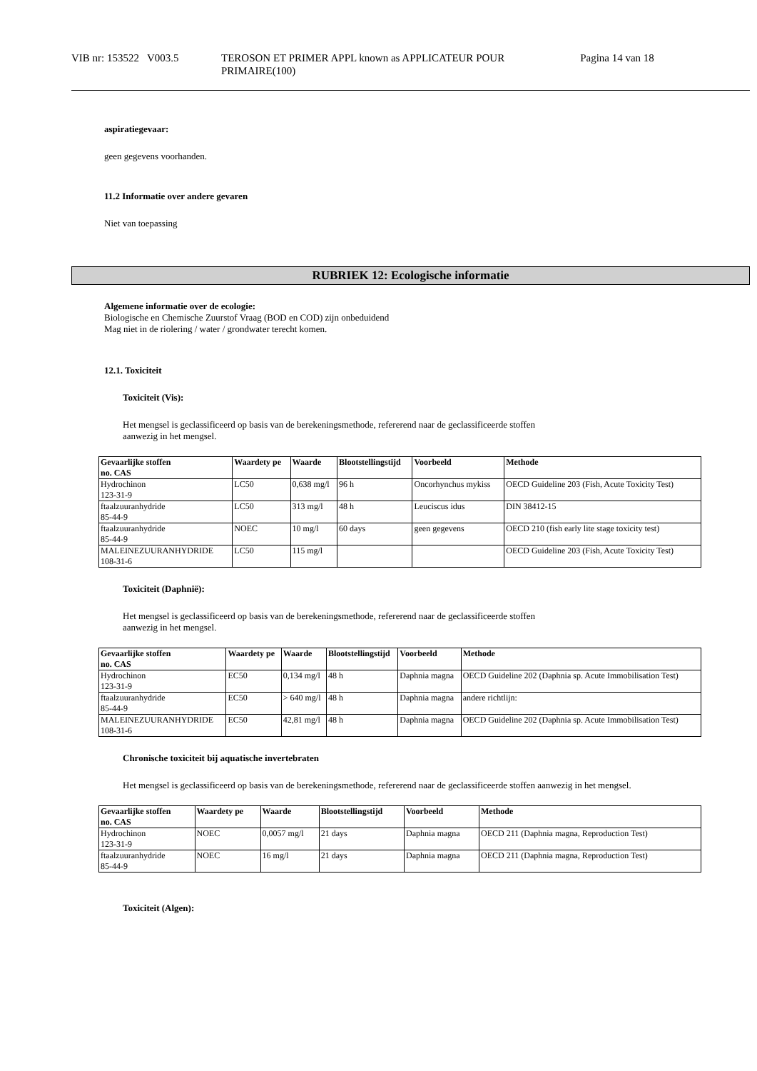VIB nr: 153522 V003.5 TEROSON ET PRIMER APPL known as APPLICATEUR POUR PRIMAIRE(100)
Pagina 14 van 18
aspiratiegevaar:
geen gegevens voorhanden.
11.2 Informatie over andere gevaren
Niet van toepassing
RUBRIEK 12: Ecologische informatie
Algemene informatie over de ecologie:
Biologische en Chemische Zuurstof Vraag (BOD en COD) zijn onbeduidend
Mag niet in de riolering / water / grondwater terecht komen.
12.1. Toxiciteit
Toxiciteit (Vis):
Het mengsel is geclassificeerd op basis van de berekeningsmethode, refererend naar de geclassificeerde stoffen
aanwezig in het mengsel.
| Gevaarlijke stoffen no. CAS | Waardety pe | Waarde | Blootstellingstijd | Voorbeeld | Methode |
| --- | --- | --- | --- | --- | --- |
| Hydrochinon 123-31-9 | LC50 | 0,638 mg/l | 96 h | Oncorhynchus mykiss | OECD Guideline 203 (Fish, Acute Toxicity Test) |
| ftaalzuuranhydride 85-44-9 | LC50 | 313 mg/l | 48 h | Leuciscus idus | DIN 38412-15 |
| ftaalzuuranhydride 85-44-9 | NOEC | 10 mg/l | 60 days | geen gegevens | OECD 210 (fish early lite stage toxicity test) |
| MALEINEZUURANHYDRIDE 108-31-6 | LC50 | 115 mg/l | | | OECD Guideline 203 (Fish, Acute Toxicity Test) |
Toxiciteit (Daphnië):
Het mengsel is geclassificeerd op basis van de berekeningsmethode, refererend naar de geclassificeerde stoffen
aanwezig in het mengsel.
| Gevaarlijke stoffen no. CAS | Waardety pe | Waarde | Blootstellingstijd | Voorbeeld | Methode |
| --- | --- | --- | --- | --- | --- |
| Hydrochinon 123-31-9 | EC50 | 0,134 mg/l | 48 h | Daphnia magna | OECD Guideline 202 (Daphnia sp. Acute Immobilisation Test) |
| ftaalzuuranhydride 85-44-9 | EC50 | > 640 mg/l | 48 h | Daphnia magna | andere richtlijn: |
| MALEINEZUURANHYDRIDE 108-31-6 | EC50 | 42,81 mg/l | 48 h | Daphnia magna | OECD Guideline 202 (Daphnia sp. Acute Immobilisation Test) |
Chronische toxiciteit bij aquatische invertebraten
Het mengsel is geclassificeerd op basis van de berekeningsmethode, refererend naar de geclassificeerde stoffen aanwezig in het mengsel.
| Gevaarlijke stoffen no. CAS | Waardety pe | Waarde | Blootstellingstijd | Voorbeeld | Methode |
| --- | --- | --- | --- | --- | --- |
| Hydrochinon 123-31-9 | NOEC | 0,0057 mg/l | 21 days | Daphnia magna | OECD 211 (Daphnia magna, Reproduction Test) |
| ftaalzuuranhydride 85-44-9 | NOEC | 16 mg/l | 21 days | Daphnia magna | OECD 211 (Daphnia magna, Reproduction Test) |
Toxiciteit (Algen):